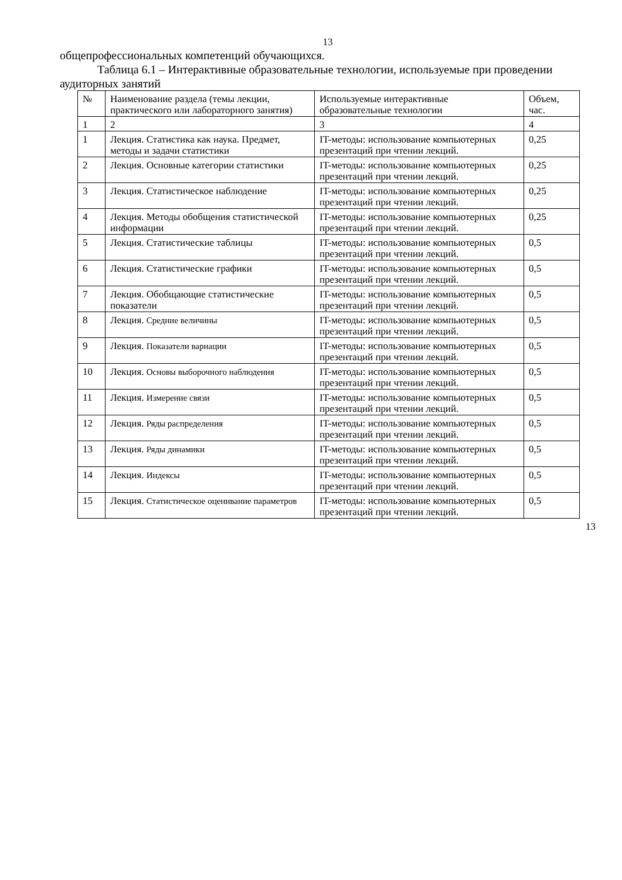13
общепрофессиональных компетенций обучающихся.
Таблица 6.1 – Интерактивные образовательные технологии, используемые при проведении аудиторных занятий
| № | Наименование раздела (темы лекции, практического или лабораторного занятия) | Используемые интерактивные образовательные технологии | Объем, час. |
| 1 | 2 | 3 | 4 |
| 1 | Лекция. Статистика как наука. Предмет, методы и задачи статистики | IT-методы: использование компьютерных презентаций при чтении лекций. | 0,25 |
| 2 | Лекция. Основные категории статистики | IT-методы: использование компьютерных презентаций при чтении лекций. | 0,25 |
| 3 | Лекция. Статистическое наблюдение | IT-методы: использование компьютерных презентаций при чтении лекций. | 0,25 |
| 4 | Лекция. Методы обобщения статистической информации | IT-методы: использование компьютерных презентаций при чтении лекций. | 0,25 |
| 5 | Лекция. Статистические таблицы | IT-методы: использование компьютерных презентаций при чтении лекций. | 0,5 |
| 6 | Лекция. Статистические графики | IT-методы: использование компьютерных презентаций при чтении лекций. | 0,5 |
| 7 | Лекция. Обобщающие статистические показатели | IT-методы: использование компьютерных презентаций при чтении лекций. | 0,5 |
| 8 | Лекция. Средние величины | IT-методы: использование компьютерных презентаций при чтении лекций. | 0,5 |
| 9 | Лекция. Показатели вариации | IT-методы: использование компьютерных презентаций при чтении лекций. | 0,5 |
| 10 | Лекция. Основы выборочного наблюдения | IT-методы: использование компьютерных презентаций при чтении лекций. | 0,5 |
| 11 | Лекция. Измерение связи | IT-методы: использование компьютерных презентаций при чтении лекций. | 0,5 |
| 12 | Лекция. Ряды распределения | IT-методы: использование компьютерных презентаций при чтении лекций. | 0,5 |
| 13 | Лекция. Ряды динамики | IT-методы: использование компьютерных презентаций при чтении лекций. | 0,5 |
| 14 | Лекция. Индексы | IT-методы: использование компьютерных презентаций при чтении лекций. | 0,5 |
| 15 | Лекция. Статистическое оценивание параметров | IT-методы: использование компьютерных презентаций при чтении лекций. | 0,5 |
13